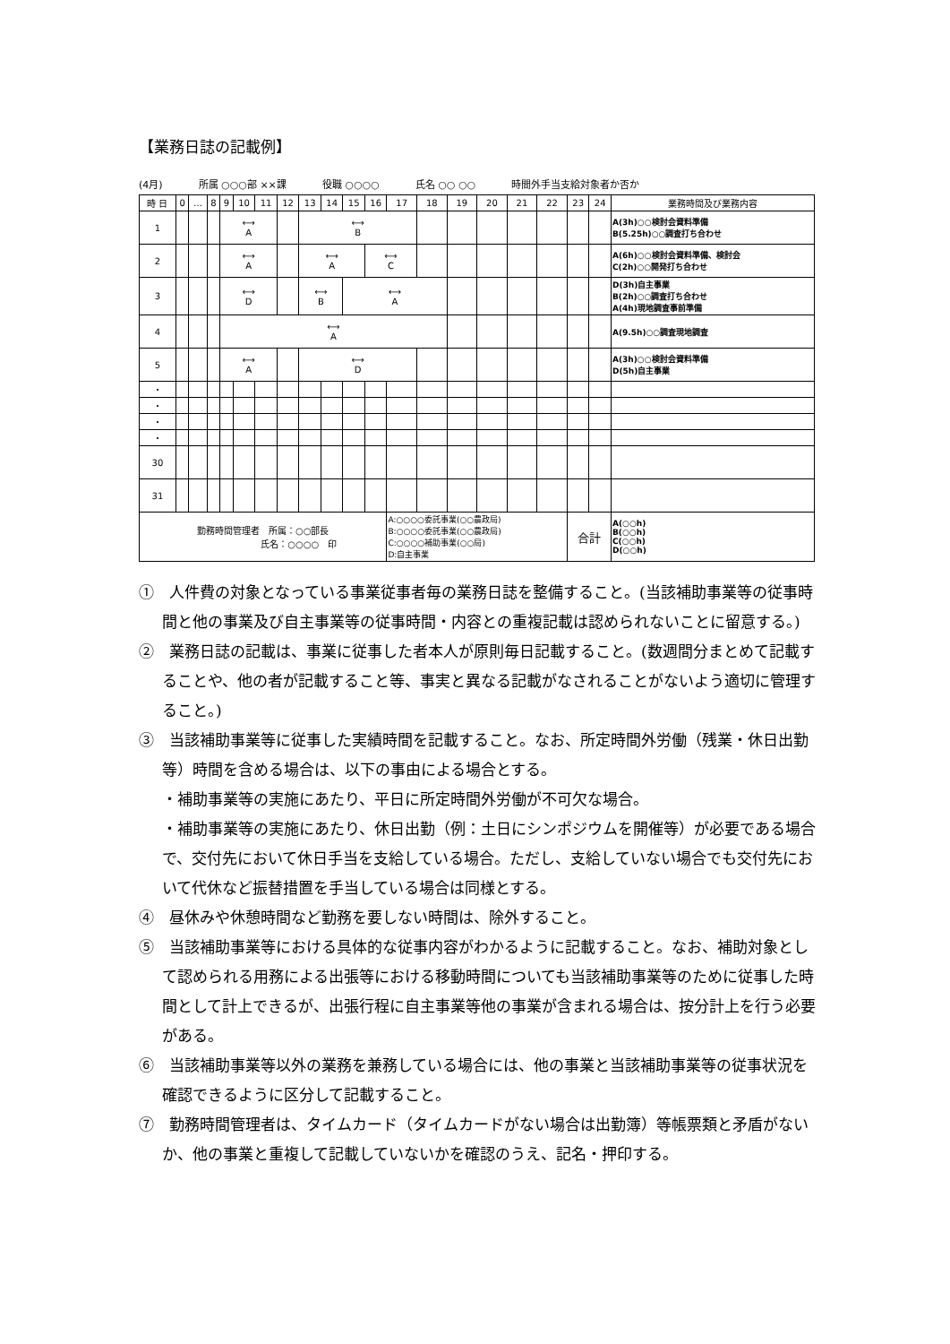【業務日誌の記載例】
(4月) 所属 ○○○部 ××課 役職 ○○○○ 氏名 ○○ ○○ 時間外手当支給対象者か否か
| 時 日 | 0 | … | 8 | 9 | 10 | 11 | 12 | 13 | 14 | 15 | 16 | 17 | 18 | 19 | 20 | 21 | 22 | 23 | 24 | 業務時間及び業務内容 |
| --- | --- | --- | --- | --- | --- | --- | --- | --- | --- | --- | --- | --- | --- | --- | --- | --- | --- | --- | --- | --- |
| 1 | | | | ⟷ A | | | | ⟷ B | | | | | | | | | | | | A(3h)○○検討会資料準備 B(5.25h)○○調査打ち合わせ |
| 2 | | | | ⟷ A | | | | ⟷ A | | | ⟷ C | | | | | | | | | A(6h)○○検討会資料準備、検討会 C(2h)○○開発打ち合わせ |
| 3 | | | | ⟷ D | | | | ⟷ B | | ⟷ A | | | | | | | | | | D(3h)自主事業 B(2h)○○調査打ち合わせ A(4h)現地調査事前準備 |
| 4 | | | | ⟷ A | | | | | | | | | | | | | | | | A(9.5h)○○調査現地調査 |
| 5 | | | | ⟷ A | | | | ⟷ D | | | | | | | | | | | | A(3h)○○検討会資料準備 D(5h)自主事業 |
| ・ | | | | | | | | | | | | | | | | | | | | |
| ・ | | | | | | | | | | | | | | | | | | | | |
| ・ | | | | | | | | | | | | | | | | | | | | |
| ・ | | | | | | | | | | | | | | | | | | | | |
| 30 | | | | | | | | | | | | | | | | | | | | |
| 31 | | | | | | | | | | | | | | | | | | | | |
| 勤務時間管理者 所属：○○部長 氏名：○○○○ 印 | | | | | | | | | | | | A:○○○○委託事業(○○農政局) B:○○○○委託事業(○○農政局) C:○○○○補助事業(○○局) D:自主事業 | | | | | | 合計 | | A(○○h) B(○○h) C(○○h) D(○○h) |
①　人件費の対象となっている事業従事者毎の業務日誌を整備すること。(当該補助事業等の従事時間と他の事業及び自主事業等の従事時間・内容との重複記載は認められないことに留意する。)
②　業務日誌の記載は、事業に従事した者本人が原則毎日記載すること。(数週間分まとめて記載することや、他の者が記載すること等、事実と異なる記載がなされることがないよう適切に管理すること。)
③　当該補助事業等に従事した実績時間を記載すること。なお、所定時間外労働（残業・休日出勤等）時間を含める場合は、以下の事由による場合とする。
・補助事業等の実施にあたり、平日に所定時間外労働が不可欠な場合。
・補助事業等の実施にあたり、休日出勤（例：土日にシンポジウムを開催等）が必要である場合で、交付先において休日手当を支給している場合。ただし、支給していない場合でも交付先において代休など振替措置を手当している場合は同様とする。
④　昼休みや休憩時間など勤務を要しない時間は、除外すること。
⑤　当該補助事業等における具体的な従事内容がわかるように記載すること。なお、補助対象として認められる用務による出張等における移動時間についても当該補助事業等のために従事した時間として計上できるが、出張行程に自主事業等他の事業が含まれる場合は、按分計上を行う必要がある。
⑥　当該補助事業等以外の業務を兼務している場合には、他の事業と当該補助事業等の従事状況を確認できるように区分して記載すること。
⑦　勤務時間管理者は、タイムカード（タイムカードがない場合は出勤簿）等帳票類と矛盾がないか、他の事業と重複して記載していないかを確認のうえ、記名・押印する。